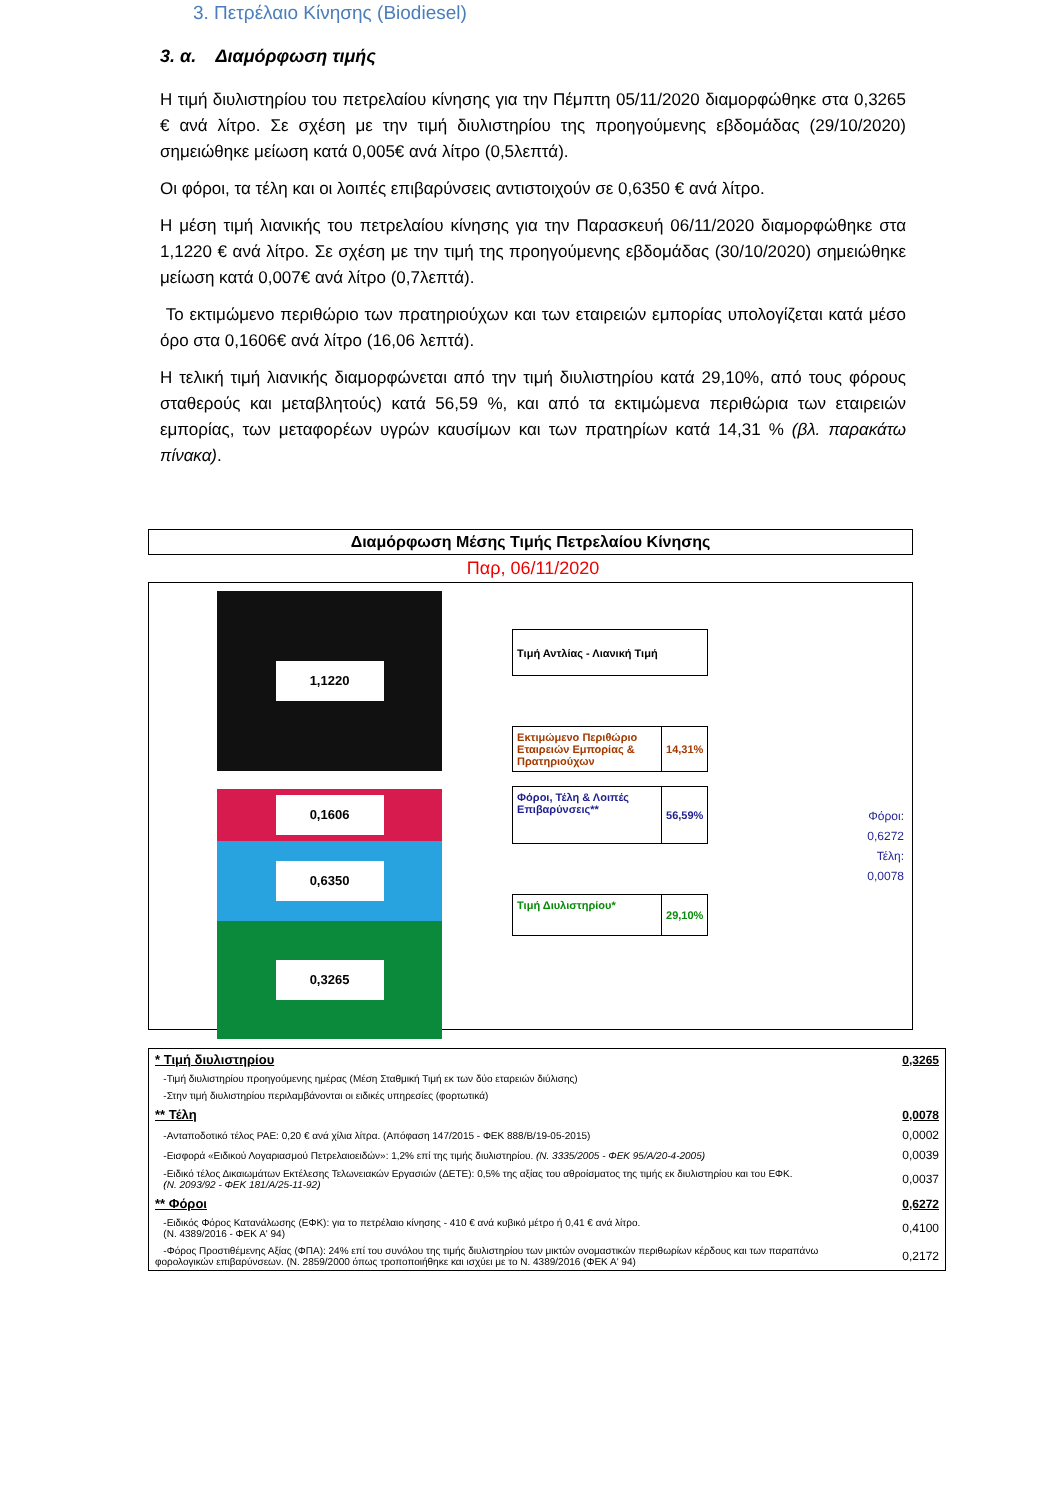3. Πετρέλαιο Κίνησης (Biodiesel)
3. α. Διαμόρφωση τιμής
Η τιμή διυλιστηρίου του πετρελαίου κίνησης για την Πέμπτη 05/11/2020 διαμορφώθηκε στα 0,3265 € ανά λίτρο. Σε σχέση με την τιμή διυλιστηρίου της προηγούμενης εβδομάδας (29/10/2020) σημειώθηκε μείωση κατά 0,005€ ανά λίτρο (0,5λεπτά).
Οι φόροι, τα τέλη και οι λοιπές επιβαρύνσεις αντιστοιχούν σε 0,6350 € ανά λίτρο.
Η μέση τιμή λιανικής του πετρελαίου κίνησης για την Παρασκευή 06/11/2020 διαμορφώθηκε στα 1,1220 € ανά λίτρο. Σε σχέση με την τιμή της προηγούμενης εβδομάδας (30/10/2020) σημειώθηκε μείωση κατά 0,007€ ανά λίτρο (0,7λεπτά).
Το εκτιμώμενο περιθώριο των πρατηριούχων και των εταιρειών εμπορίας υπολογίζεται κατά μέσο όρο στα 0,1606€ ανά λίτρο (16,06 λεπτά).
Η τελική τιμή λιανικής διαμορφώνεται από την τιμή διυλιστηρίου κατά 29,10%, από τους φόρους σταθερούς και μεταβλητούς) κατά 56,59 %, και από τα εκτιμώμενα περιθώρια των εταιρειών εμπορίας, των μεταφορέων υγρών καυσίμων και των πρατηρίων κατά 14,31 % (βλ. παρακάτω πίνακα).
Διαμόρφωση Μέσης Τιμής Πετρελαίου Κίνησης
Παρ, 06/11/2020
1,1220
0,1606
0,6350
0,3265
Τιμή Αντλίας - Λιανική Τιμή
Εκτιμώμενο Περιθώριο Εταιρειών Εμπορίας & Πρατηριούχων
14,31%
Φόροι, Τέλη & Λοιπές Επιβαρύνσεις**
56,59%
Τιμή Διυλιστηρίου*
29,10%
Φόροι: 0,6272
Τέλη: 0,0078
| * Τιμή διυλιστηρίου | 0,3265 |
| -Τιμή διυλιστηρίου προηγούμενης ημέρας (Μέση Σταθμική Τιμή εκ των δύο εταρειών διύλισης) | |
| -Στην τιμή διυλιστηρίου περιλαμβάνονται οι ειδικές υπηρεσίες (φορτωτικά) | |
| ** Τέλη | 0,0078 |
| -Ανταποδοτικό τέλος ΡΑΕ: 0,20 € ανά χίλια λίτρα. (Απόφαση 147/2015 - ΦΕΚ 888/Β/19-05-2015) | 0,0002 |
| -Εισφορά «Ειδικού Λογαριασμού Πετρελαιοειδών»: 1,2% επί της τιμής διυλιστηρίου. (Ν. 3335/2005 - ΦΕΚ 95/Α/20-4-2005) | 0,0039 |
| -Ειδικό τέλος Δικαιωμάτων Εκτέλεσης Τελωνειακών Εργασιών (ΔΕΤΕ): 0,5% της αξίας του αθροίσματος της τιμής εκ διυλιστηρίου και του ΕΦΚ. (Ν. 2093/92 - ΦΕΚ 181/Α/25-11-92) | 0,0037 |
| ** Φόροι | 0,6272 |
| -Ειδικός Φόρος Κατανάλωσης (ΕΦΚ): για το πετρέλαιο κίνησης - 410 € ανά κυβικό μέτρο ή 0,41 € ανά λίτρο. (Ν. 4389/2016 - ΦΕΚ Α' 94) | 0,4100 |
| -Φόρος Προστιθέμενης Αξίας (ΦΠΑ): 24% επί του συνόλου της τιμής διυλιστηρίου των μικτών ονομαστικών περιθωρίων κέρδους και των παραπάνω φορολογικών επιβαρύνσεων. (Ν. 2859/2000 όπως τροποποιήθηκε και ισχύει με το Ν. 4389/2016 (ΦΕΚ Α' 94) | 0,2172 |